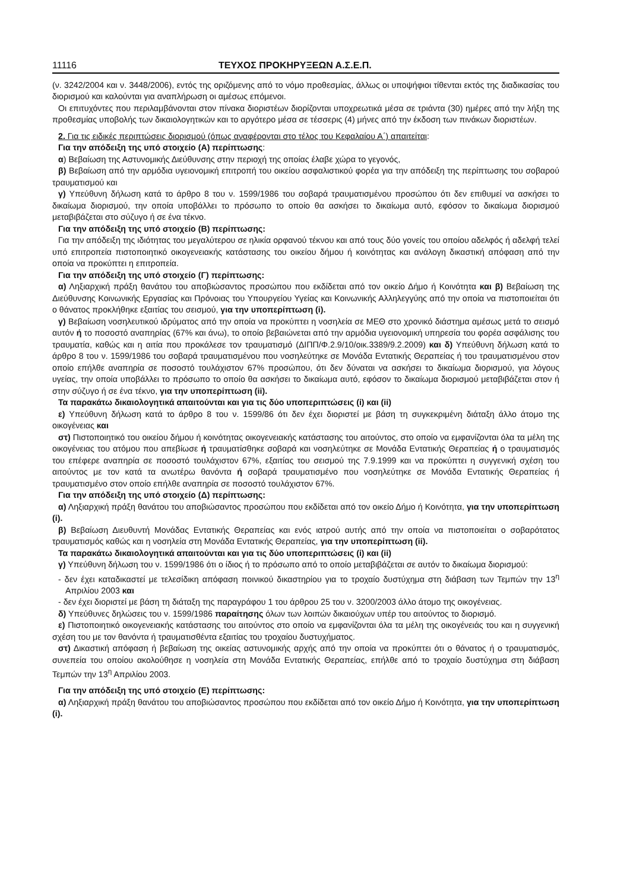11116 ΤΕΥΧΟΣ ΠΡΟΚΗΡΥΞΕΩΝ Α.Σ.Ε.Π.
(ν. 3242/2004 και ν. 3448/2006), εντός της οριζόμενης από το νόμο προθεσμίας, άλλως οι υποψήφιοι τίθενται εκτός της διαδικασίας του διορισμού και καλούνται για αναπλήρωση οι αμέσως επόμενοι.
Οι επιτυχόντες που περιλαμβάνονται στον πίνακα διοριστέων διορίζονται υποχρεωτικά μέσα σε τριάντα (30) ημέρες από την λήξη της προθεσμίας υποβολής των δικαιολογητικών και το αργότερο μέσα σε τέσσερις (4) μήνες από την έκδοση των πινάκων διοριστέων.
2. Για τις ειδικές περιπτώσεις διορισμού (όπως αναφέρονται στο τέλος του Κεφαλαίου Α΄) απαιτείται:
Για την απόδειξη της υπό στοιχείο (Α) περίπτωσης:
α) Βεβαίωση της Αστυνομικής Διεύθυνσης στην περιοχή της οποίας έλαβε χώρα το γεγονός,
β) Βεβαίωση από την αρμόδια υγειονομική επιτροπή του οικείου ασφαλιστικού φορέα για την απόδειξη της περίπτωσης του σοβαρού τραυματισμού και
γ) Υπεύθυνη δήλωση κατά το άρθρο 8 του ν. 1599/1986 του σοβαρά τραυματισμένου προσώπου ότι δεν επιθυμεί να ασκήσει το δικαίωμα διορισμού, την οποία υποβάλλει το πρόσωπο το οποίο θα ασκήσει το δικαίωμα αυτό, εφόσον το δικαίωμα διορισμού μεταβιβάζεται στο σύζυγο ή σε ένα τέκνο.
Για την απόδειξη της υπό στοιχείο (Β) περίπτωσης:
Για την απόδειξη της ιδιότητας του μεγαλύτερου σε ηλικία ορφανού τέκνου και από τους δύο γονείς του οποίου αδελφός ή αδελφή τελεί υπό επιτροπεία πιστοποιητικό οικογενειακής κατάστασης του οικείου δήμου ή κοινότητας και ανάλογη δικαστική απόφαση από την οποία να προκύπτει η επιτροπεία.
Για την απόδειξη της υπό στοιχείο (Γ) περίπτωσης:
α) Ληξιαρχική πράξη θανάτου του αποβιώσαντος προσώπου που εκδίδεται από τον οικείο Δήμο ή Κοινότητα και β) Βεβαίωση της Διεύθυνσης Κοινωνικής Εργασίας και Πρόνοιας του Υπουργείου Υγείας και Κοινωνικής Αλληλεγγύης από την οποία να πιστοποιείται ότι ο θάνατος προκλήθηκε εξαιτίας του σεισμού, για την υποπερίπτωση (i).
γ) Βεβαίωση νοσηλευτικού ιδρύματος από την οποία να προκύπτει η νοσηλεία σε ΜΕΘ στο χρονικό διάστημα αμέσως μετά το σεισμό αυτόν ή το ποσοστό αναπηρίας (67% και άνω), το οποίο βεβαιώνεται από την αρμόδια υγειονομική υπηρεσία του φορέα ασφάλισης του τραυματία, καθώς και η αιτία που προκάλεσε τον τραυματισμό (ΔΙΠΠ/Φ.2.9/10/οικ.3389/9.2.2009) και δ) Υπεύθυνη δήλωση κατά το άρθρο 8 του ν. 1599/1986 του σοβαρά τραυματισμένου που νοσηλεύτηκε σε Μονάδα Εντατικής Θεραπείας ή του τραυματισμένου στον οποίο επήλθε αναπηρία σε ποσοστό τουλάχιστον 67% προσώπου, ότι δεν δύναται να ασκήσει το δικαίωμα διορισμού, για λόγους υγείας, την οποία υποβάλλει το πρόσωπο το οποίο θα ασκήσει το δικαίωμα αυτό, εφόσον το δικαίωμα διορισμού μεταβιβάζεται στον ή στην σύζυγο ή σε ένα τέκνο, για την υποπερίπτωση (ii).
Τα παρακάτω δικαιολογητικά απαιτούνται και για τις δύο υποπεριπτώσεις (i) και (ii)
ε) Υπεύθυνη δήλωση κατά το άρθρο 8 του ν. 1599/86 ότι δεν έχει διοριστεί με βάση τη συγκεκριμένη διάταξη άλλο άτομο της οικογένειας και
στ) Πιστοποιητικό του οικείου δήμου ή κοινότητας οικογενειακής κατάστασης του αιτούντος, στο οποίο να εμφανίζονται όλα τα μέλη της οικογένειας του ατόμου που απεβίωσε ή τραυματίσθηκε σοβαρά και νοσηλεύτηκε σε Μονάδα Εντατικής Θεραπείας ή ο τραυματισμός του επέφερε αναπηρία σε ποσοστό τουλάχιστον 67%, εξαιτίας του σεισμού της 7.9.1999 και να προκύπτει η συγγενική σχέση του αιτούντος με τον κατά τα ανωτέρω θανόντα ή σοβαρά τραυματισμένο που νοσηλεύτηκε σε Μονάδα Εντατικής Θεραπείας ή τραυματισμένο στον οποίο επήλθε αναπηρία σε ποσοστό τουλάχιστον 67%.
Για την απόδειξη της υπό στοιχείο (Δ) περίπτωσης:
α) Ληξιαρχική πράξη θανάτου του αποβιώσαντος προσώπου που εκδίδεται από τον οικείο Δήμο ή Κοινότητα, για την υποπερίπτωση (i).
β) Βεβαίωση Διευθυντή Μονάδας Εντατικής Θεραπείας και ενός ιατρού αυτής από την οποία να πιστοποιείται ο σοβαρότατος τραυματισμός καθώς και η νοσηλεία στη Μονάδα Εντατικής Θεραπείας, για την υποπερίπτωση (ii).
Τα παρακάτω δικαιολογητικά απαιτούνται και για τις δύο υποπεριπτώσεις (i) και (ii)
γ) Υπεύθυνη δήλωση του ν. 1599/1986 ότι ο ίδιος ή το πρόσωπο από το οποίο μεταβιβάζεται σε αυτόν το δικαίωμα διορισμού:
- δεν έχει καταδικαστεί με τελεσίδικη απόφαση ποινικού δικαστηρίου για το τροχαίο δυστύχημα στη διάβαση των Τεμπών την 13<sup>η</sup> Απριλίου 2003 και
- δεν έχει διοριστεί με βάση τη διάταξη της παραγράφου 1 του άρθρου 25 του ν. 3200/2003 άλλο άτομο της οικογένειας.
δ) Υπεύθυνες δηλώσεις του ν. 1599/1986 παραίτησης όλων των λοιπών δικαιούχων υπέρ του αιτούντος το διορισμό.
ε) Πιστοποιητικό οικογενειακής κατάστασης του αιτούντος στο οποίο να εμφανίζονται όλα τα μέλη της οικογένειάς του και η συγγενική σχέση του με τον θανόντα ή τραυματισθέντα εξαιτίας του τροχαίου δυστυχήματος.
στ) Δικαστική απόφαση ή βεβαίωση της οικείας αστυνομικής αρχής από την οποία να προκύπτει ότι ο θάνατος ή ο τραυματισμός, συνεπεία του οποίου ακολούθησε η νοσηλεία στη Μονάδα Εντατικής Θεραπείας, επήλθε από το τροχαίο δυστύχημα στη διάβαση Τεμπών την 13<sup>η</sup> Απριλίου 2003.
Για την απόδειξη της υπό στοιχείο (Ε) περίπτωσης:
α) Ληξιαρχική πράξη θανάτου του αποβιώσαντος προσώπου που εκδίδεται από τον οικείο Δήμο ή Κοινότητα, για την υποπερίπτωση (i).